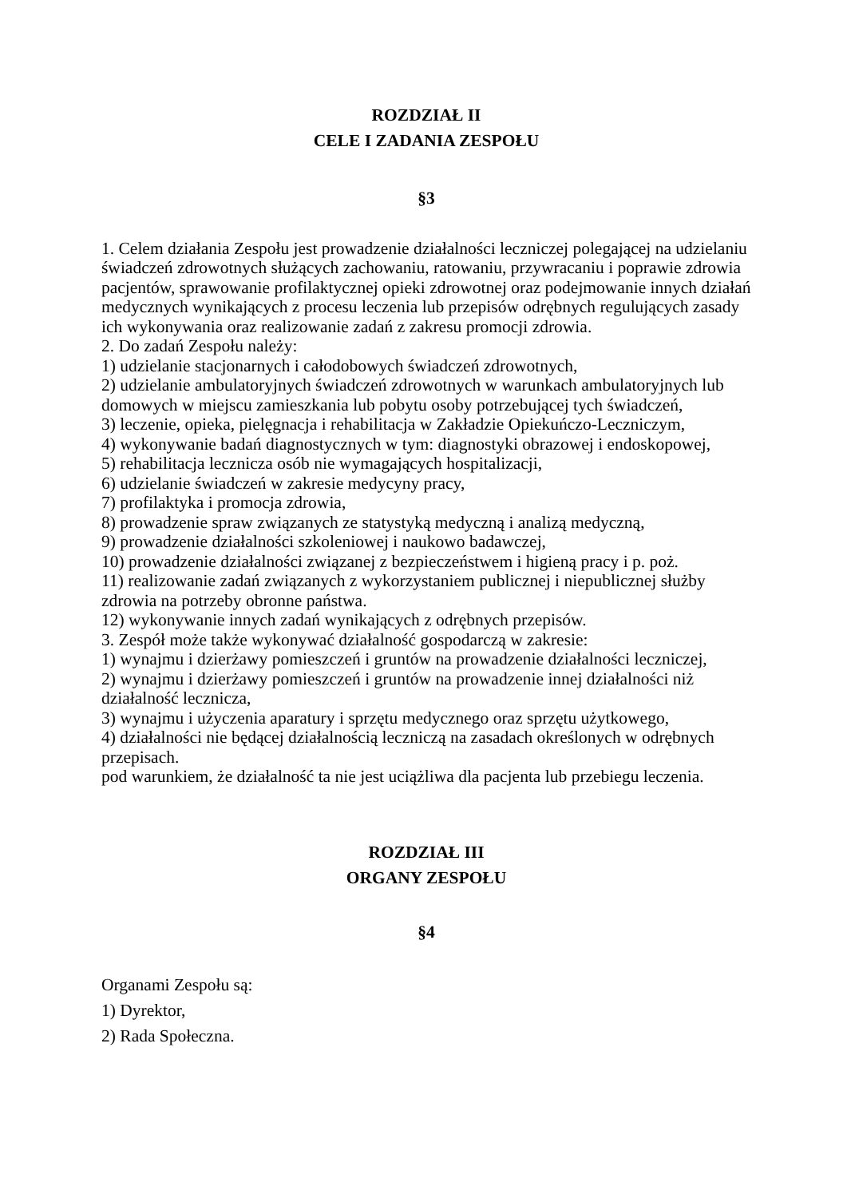ROZDZIAŁ II
CELE I ZADANIA ZESPOŁU
§3
1. Celem działania Zespołu jest prowadzenie działalności leczniczej polegającej na udzielaniu świadczeń zdrowotnych służących zachowaniu, ratowaniu, przywracaniu i poprawie zdrowia pacjentów, sprawowanie profilaktycznej opieki zdrowotnej oraz podejmowanie innych działań medycznych wynikających z procesu leczenia lub przepisów odrębnych regulujących zasady ich wykonywania oraz realizowanie zadań z zakresu promocji zdrowia.
2. Do zadań Zespołu należy:
1) udzielanie stacjonarnych i całodobowych świadczeń zdrowotnych,
2) udzielanie ambulatoryjnych świadczeń zdrowotnych w warunkach ambulatoryjnych lub domowych w miejscu zamieszkania lub pobytu osoby potrzebującej tych świadczeń,
3) leczenie, opieka, pielęgnacja i rehabilitacja w Zakładzie Opiekuńczo-Leczniczym,
4) wykonywanie badań diagnostycznych w tym: diagnostyki obrazowej i endoskopowej,
5) rehabilitacja lecznicza osób nie wymagających hospitalizacji,
6) udzielanie świadczeń w zakresie medycyny pracy,
7) profilaktyka i promocja zdrowia,
8) prowadzenie spraw związanych ze statystyką medyczną i analizą medyczną,
9) prowadzenie działalności szkoleniowej i naukowo badawczej,
10) prowadzenie działalności związanej z bezpieczeństwem i higieną pracy i p. poż.
11) realizowanie zadań związanych z wykorzystaniem publicznej i niepublicznej służby zdrowia na potrzeby obronne państwa.
12) wykonywanie innych zadań wynikających z odrębnych przepisów.
3. Zespół może także wykonywać działalność gospodarczą w zakresie:
1) wynajmu i dzierżawy pomieszczeń i gruntów na prowadzenie działalności leczniczej,
2) wynajmu i dzierżawy pomieszczeń i gruntów na prowadzenie innej działalności niż działalność lecznicza,
3) wynajmu i użyczenia aparatury i sprzętu medycznego oraz sprzętu użytkowego,
4) działalności nie będącej działalnością leczniczą na zasadach określonych w odrębnych przepisach.
pod warunkiem, że działalność ta nie jest uciążliwa dla pacjenta lub przebiegu leczenia.
ROZDZIAŁ III
ORGANY ZESPOŁU
§4
Organami Zespołu są:
1) Dyrektor,
2) Rada Społeczna.